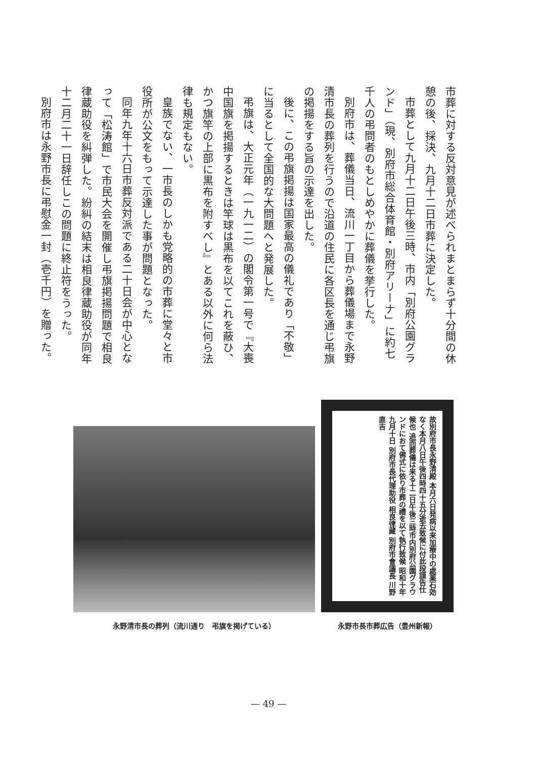市葬に対する反対意見が述べられまとまらず十分間の休憩の後、採決、九月十二日市葬に決定した。
市葬として九月十二日午後三時、市内「別府公園グランド」（現、別府市総合体育館・別府アリーナ」に約七千人の弔問者のもとしめやかに葬儀を挙行した。
別府市は、葬儀当日、流川一丁目から葬儀場まで永野清市長の葬列を行うので沿道の住民に各区長を通じ弔旗の掲揚をする旨の示達を出した。
後に、この弔旗掲揚は国家最高の儀礼であり「不敬」に当るとして全国的な大問題へと発展した。
弔旗は、大正元年（一九一二）の閣令第一号で『大喪中国旗を掲揚するときは竿球は黒布を以てこれを蔽ひ、かつ旗竿の上部に黒布を附すべし』とある以外に何ら法律も規定もない。
皇族でない、一市長のしかも党略的の市葬に堂々と市役所が公文をもって示達した事が問題となった。
同年九年十六日市葬反対派である二十日会が中心となって「松涛館」で市民大会を開催し弔旗掲揚問題で相良律蔵助役を糾弾した。紛糾の結末は相良律蔵助役が同年十二月二十一日辞任しこの問題に終止符をうった。
別府市は永野市長に弔慰金一封（壱千円）を贈った。
永野清市長の葬列（流川通り　弔旗を掲げている）
故別府市長永野清殿 本月六日発病以来加療中の處薬石効なく本月八日午後四時四十五分逝去致候に付此段謹告仕候也 追而葬儀は来る十二日午後三時市内別府公園グラウンドにおて佛式に依り市葬の禮を以て執行致候 昭和十年九月十日 別府市長代理助役 相良律藏 別府市會議長 川野直吉
永野市長市葬広告（豊州新報）
— 49 —